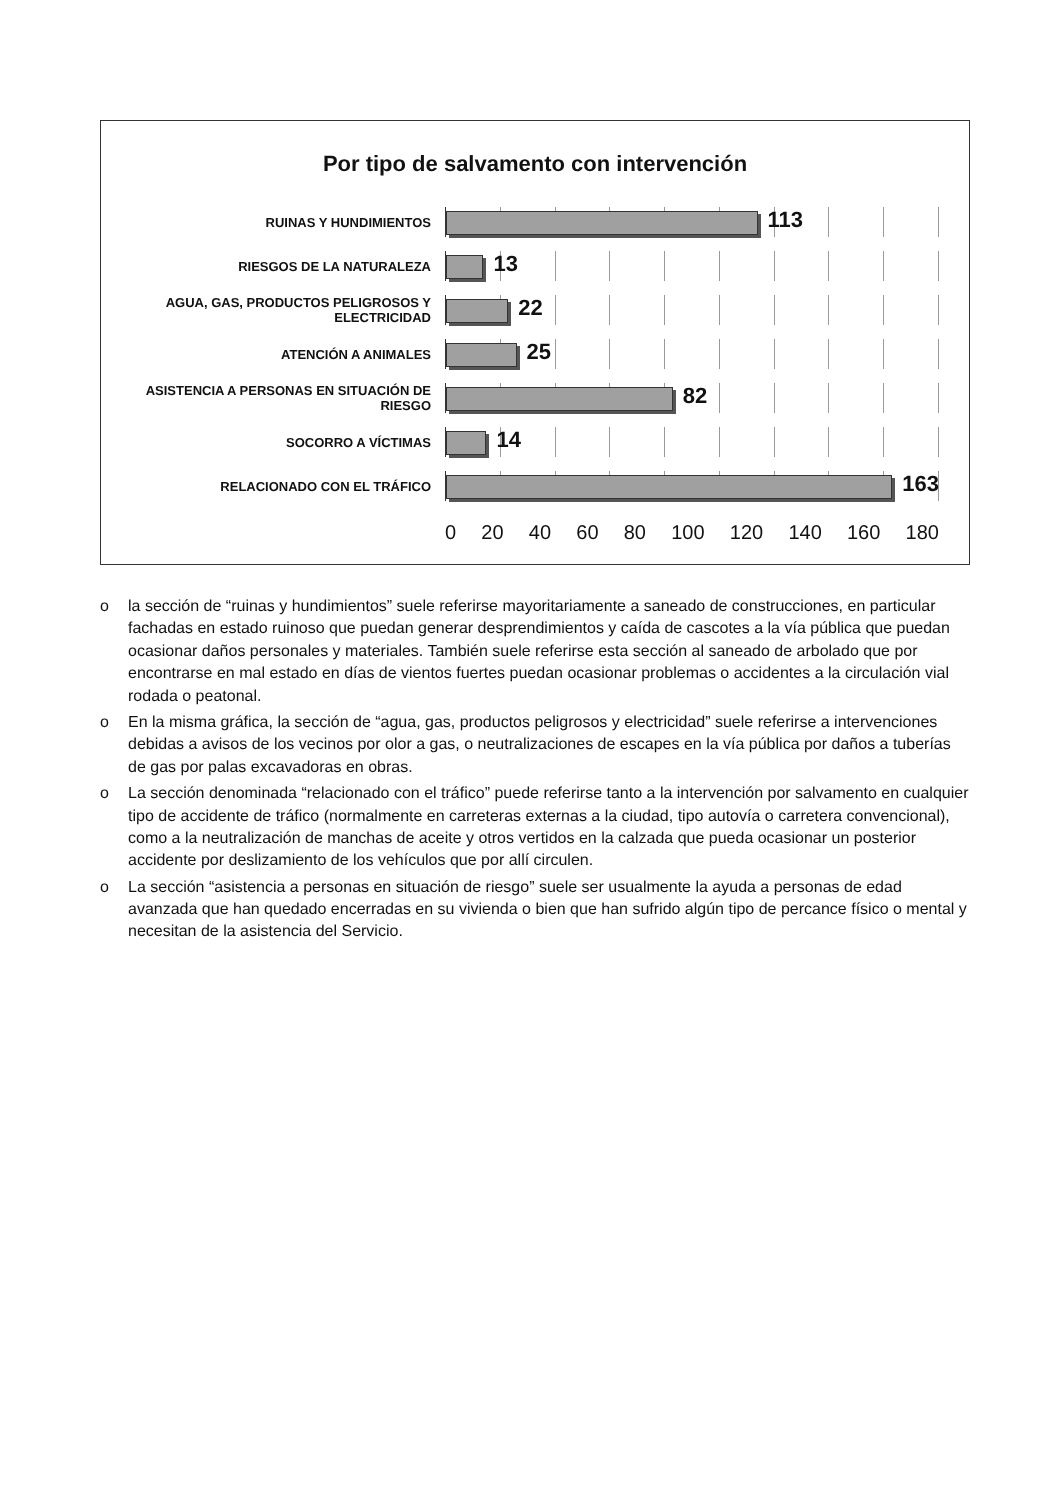Por tipo de salvamento con intervención
RUINAS Y HUNDIMIENTOS
113
RIESGOS DE LA NATURALEZA
13
AGUA, GAS, PRODUCTOS PELIGROSOS Y ELECTRICIDAD
22
ATENCIÓN A ANIMALES
25
ASISTENCIA A PERSONAS EN SITUACIÓN DE RIESGO
82
SOCORRO A VÍCTIMAS
14
RELACIONADO CON EL TRÁFICO
163
0 20 40 60 80 100 120 140 160 180
o la sección de “ruinas y hundimientos” suele referirse mayoritariamente a saneado de construcciones, en particular fachadas en estado ruinoso que puedan generar desprendimientos y caída de cascotes a la vía pública que puedan ocasionar daños personales y materiales. También suele referirse esta sección al saneado de arbolado que por encontrarse en mal estado en días de vientos fuertes puedan ocasionar problemas o accidentes a la circulación vial rodada o peatonal.
o En la misma gráfica, la sección de “agua, gas, productos peligrosos y electricidad” suele referirse a intervenciones debidas a avisos de los vecinos por olor a gas, o neutralizaciones de escapes en la vía pública por daños a tuberías de gas por palas excavadoras en obras.
o La sección denominada “relacionado con el tráfico” puede referirse tanto a la intervención por salvamento en cualquier tipo de accidente de tráfico (normalmente en carreteras externas a la ciudad, tipo autovía o carretera convencional), como a la neutralización de manchas de aceite y otros vertidos en la calzada que pueda ocasionar un posterior accidente por deslizamiento de los vehículos que por allí circulen.
o La sección “asistencia a personas en situación de riesgo” suele ser usualmente la ayuda a personas de edad avanzada que han quedado encerradas en su vivienda o bien que han sufrido algún tipo de percance físico o mental y necesitan de la asistencia del Servicio.